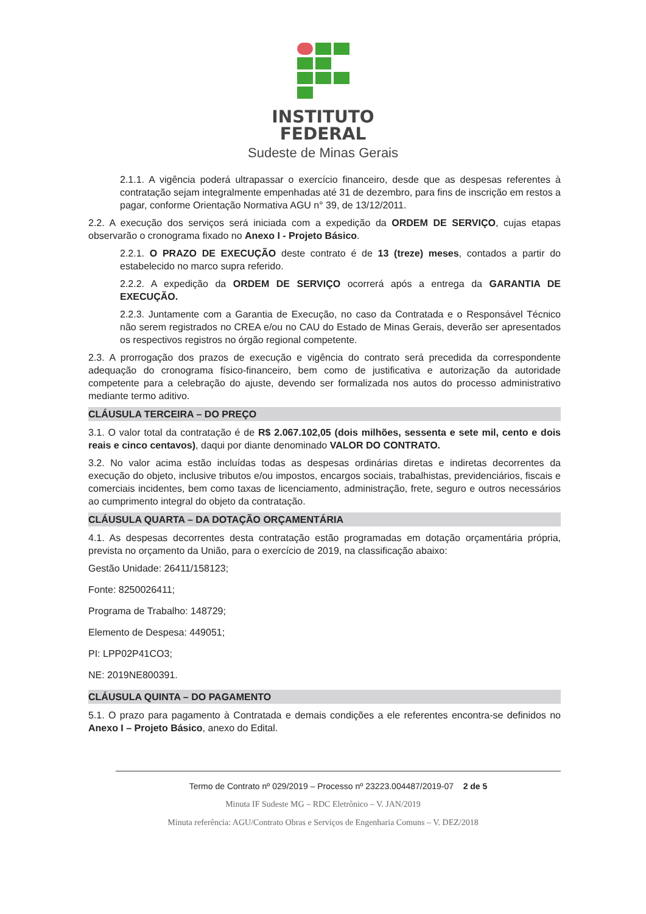INSTITUTO
FEDERAL
Sudeste de Minas Gerais
2.1.1. A vigência poderá ultrapassar o exercício financeiro, desde que as despesas referentes à contratação sejam integralmente empenhadas até 31 de dezembro, para fins de inscrição em restos a pagar, conforme Orientação Normativa AGU n° 39, de 13/12/2011.
2.2. A execução dos serviços será iniciada com a expedição da ORDEM DE SERVIÇO, cujas etapas observarão o cronograma fixado no Anexo I - Projeto Básico.
2.2.1. O PRAZO DE EXECUÇÃO deste contrato é de 13 (treze) meses, contados a partir do estabelecido no marco supra referido.
2.2.2. A expedição da ORDEM DE SERVIÇO ocorrerá após a entrega da GARANTIA DE EXECUÇÃO.
2.2.3. Juntamente com a Garantia de Execução, no caso da Contratada e o Responsável Técnico não serem registrados no CREA e/ou no CAU do Estado de Minas Gerais, deverão ser apresentados os respectivos registros no órgão regional competente.
2.3. A prorrogação dos prazos de execução e vigência do contrato será precedida da correspondente adequação do cronograma físico-financeiro, bem como de justificativa e autorização da autoridade competente para a celebração do ajuste, devendo ser formalizada nos autos do processo administrativo mediante termo aditivo.
CLÁUSULA TERCEIRA – DO PREÇO
3.1. O valor total da contratação é de R$ 2.067.102,05 (dois milhões, sessenta e sete mil, cento e dois reais e cinco centavos), daqui por diante denominado VALOR DO CONTRATO.
3.2. No valor acima estão incluídas todas as despesas ordinárias diretas e indiretas decorrentes da execução do objeto, inclusive tributos e/ou impostos, encargos sociais, trabalhistas, previdenciários, fiscais e comerciais incidentes, bem como taxas de licenciamento, administração, frete, seguro e outros necessários ao cumprimento integral do objeto da contratação.
CLÁUSULA QUARTA – DA DOTAÇÃO ORÇAMENTÁRIA
4.1. As despesas decorrentes desta contratação estão programadas em dotação orçamentária própria, prevista no orçamento da União, para o exercício de 2019, na classificação abaixo:
Gestão Unidade: 26411/158123;
Fonte: 8250026411;
Programa de Trabalho: 148729;
Elemento de Despesa: 449051;
PI: LPP02P41CO3;
NE: 2019NE800391.
CLÁUSULA QUINTA – DO PAGAMENTO
5.1. O prazo para pagamento à Contratada e demais condições a ele referentes encontra-se definidos no Anexo I – Projeto Básico, anexo do Edital.
Termo de Contrato nº 029/2019 – Processo nº 23223.004487/2019-07 2 de 5
Minuta IF Sudeste MG – RDC Eletrônico – V. JAN/2019
Minuta referência: AGU/Contrato Obras e Serviços de Engenharia Comuns – V. DEZ/2018